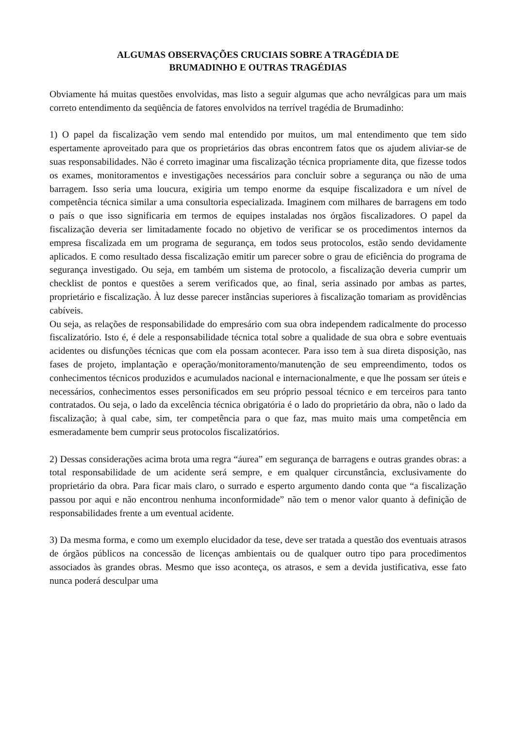ALGUMAS OBSERVAÇÕES CRUCIAIS SOBRE A TRAGÉDIA DE
BRUMADINHO E OUTRAS TRAGÉDIAS
Obviamente há muitas questões envolvidas, mas listo a seguir algumas que acho nevrálgicas para um mais correto entendimento da seqüência de fatores envolvidos na terrível tragédia de Brumadinho:
1) O papel da fiscalização vem sendo mal entendido por muitos, um mal entendimento que tem sido espertamente aproveitado para que os proprietários das obras encontrem fatos que os ajudem aliviar-se de suas responsabilidades. Não é correto imaginar uma fiscalização técnica propriamente dita, que fizesse todos os exames, monitoramentos e investigações necessários para concluir sobre a segurança ou não de uma barragem. Isso seria uma loucura, exigiria um tempo enorme da esquipe fiscalizadora e um nível de competência técnica similar a uma consultoria especializada. Imaginem com milhares de barragens em todo o país o que isso significaria em termos de equipes instaladas nos órgãos fiscalizadores. O papel da fiscalização deveria ser limitadamente focado no objetivo de verificar se os procedimentos internos da empresa fiscalizada em um programa de segurança, em todos seus protocolos, estão sendo devidamente aplicados. E como resultado dessa fiscalização emitir um parecer sobre o grau de eficiência do programa de segurança investigado. Ou seja, em também um sistema de protocolo, a fiscalização deveria cumprir um checklist de pontos e questões a serem verificados que, ao final, seria assinado por ambas as partes, proprietário e fiscalização. À luz desse parecer instâncias superiores à fiscalização tomariam as providências cabíveis.
Ou seja, as relações de responsabilidade do empresário com sua obra independem radicalmente do processo fiscalizatório. Isto é, é dele a responsabilidade técnica total sobre a qualidade de sua obra e sobre eventuais acidentes ou disfunções técnicas que com ela possam acontecer. Para isso tem à sua direta disposição, nas fases de projeto, implantação e operação/monitoramento/manutenção de seu empreendimento, todos os conhecimentos técnicos produzidos e acumulados nacional e internacionalmente, e que lhe possam ser úteis e necessários, conhecimentos esses personificados em seu próprio pessoal técnico e em terceiros para tanto contratados. Ou seja, o lado da excelência técnica obrigatória é o lado do proprietário da obra, não o lado da fiscalização; à qual cabe, sim, ter competência para o que faz, mas muito mais uma competência em esmeradamente bem cumprir seus protocolos fiscalizatórios.
2) Dessas considerações acima brota uma regra “áurea” em segurança de barragens e outras grandes obras: a total responsabilidade de um acidente será sempre, e em qualquer circunstância, exclusivamente do proprietário da obra. Para ficar mais claro, o surrado e esperto argumento dando conta que “a fiscalização passou por aqui e não encontrou nenhuma inconformidade” não tem o menor valor quanto à definição de responsabilidades frente a um eventual acidente.
3) Da mesma forma, e como um exemplo elucidador da tese, deve ser tratada a questão dos eventuais atrasos de órgãos públicos na concessão de licenças ambientais ou de qualquer outro tipo para procedimentos associados às grandes obras. Mesmo que isso aconteça, os atrasos, e sem a devida justificativa, esse fato nunca poderá desculpar uma